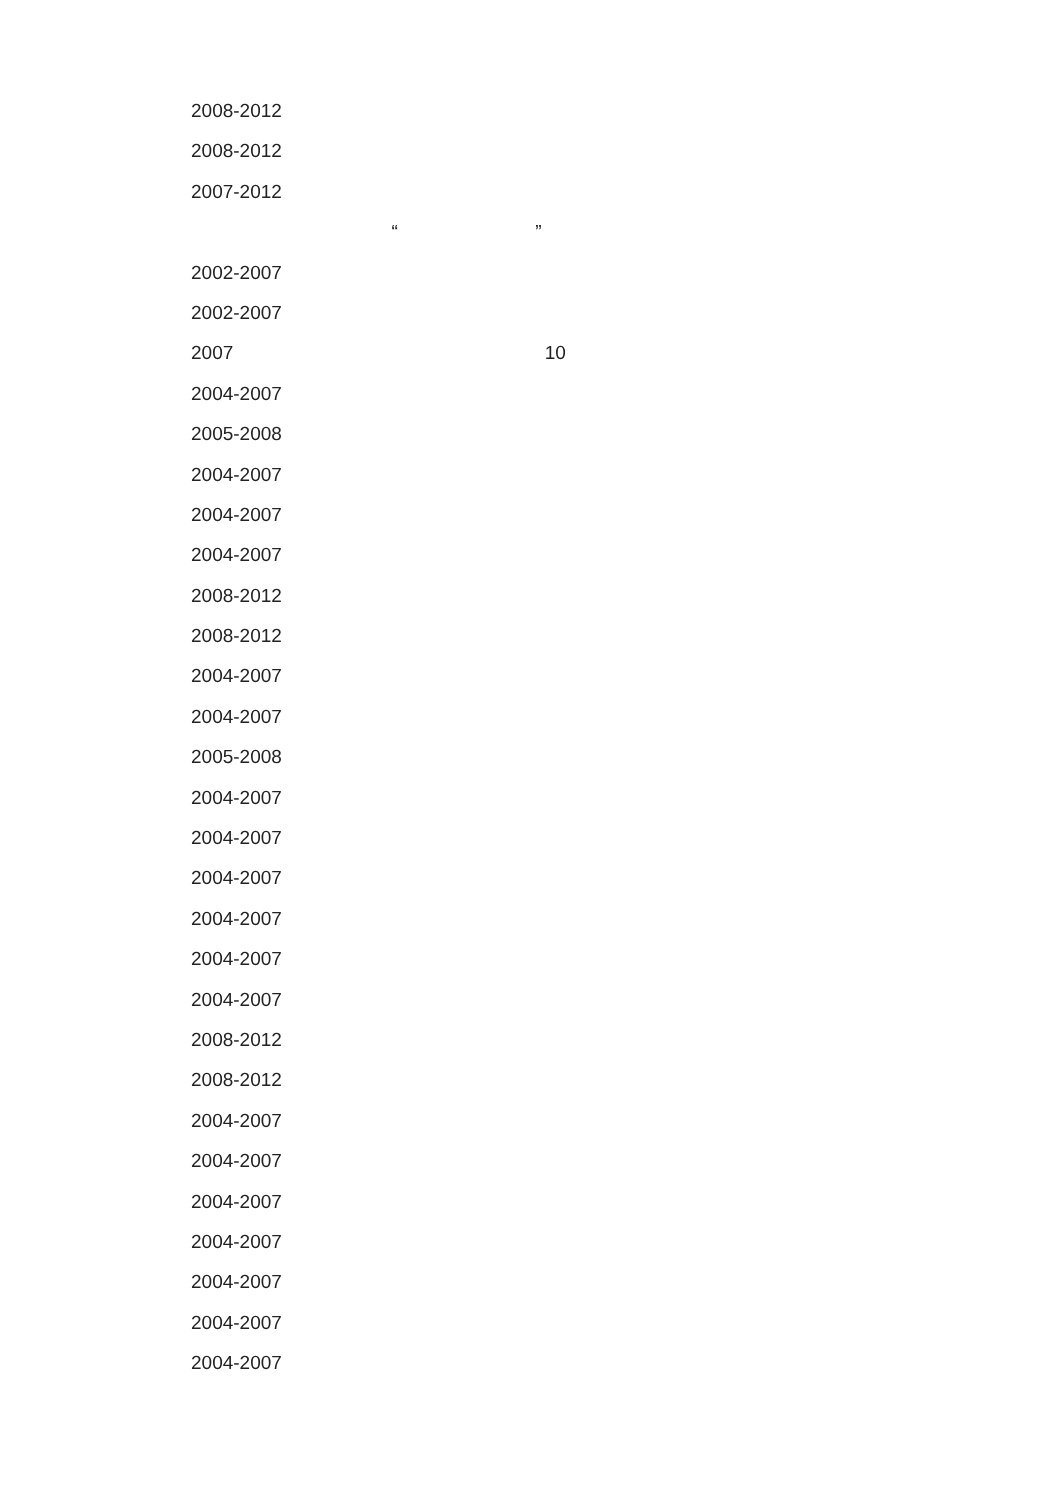2008-2012
2008-2012
2007-2012
“ ”
2002-2007
2002-2007
2007 10
2004-2007
2005-2008
2004-2007
2004-2007
2004-2007
2008-2012
2008-2012
2004-2007
2004-2007
2005-2008
2004-2007
2004-2007
2004-2007
2004-2007
2004-2007
2004-2007
2008-2012
2008-2012
2004-2007
2004-2007
2004-2007
2004-2007
2004-2007
2004-2007
2004-2007